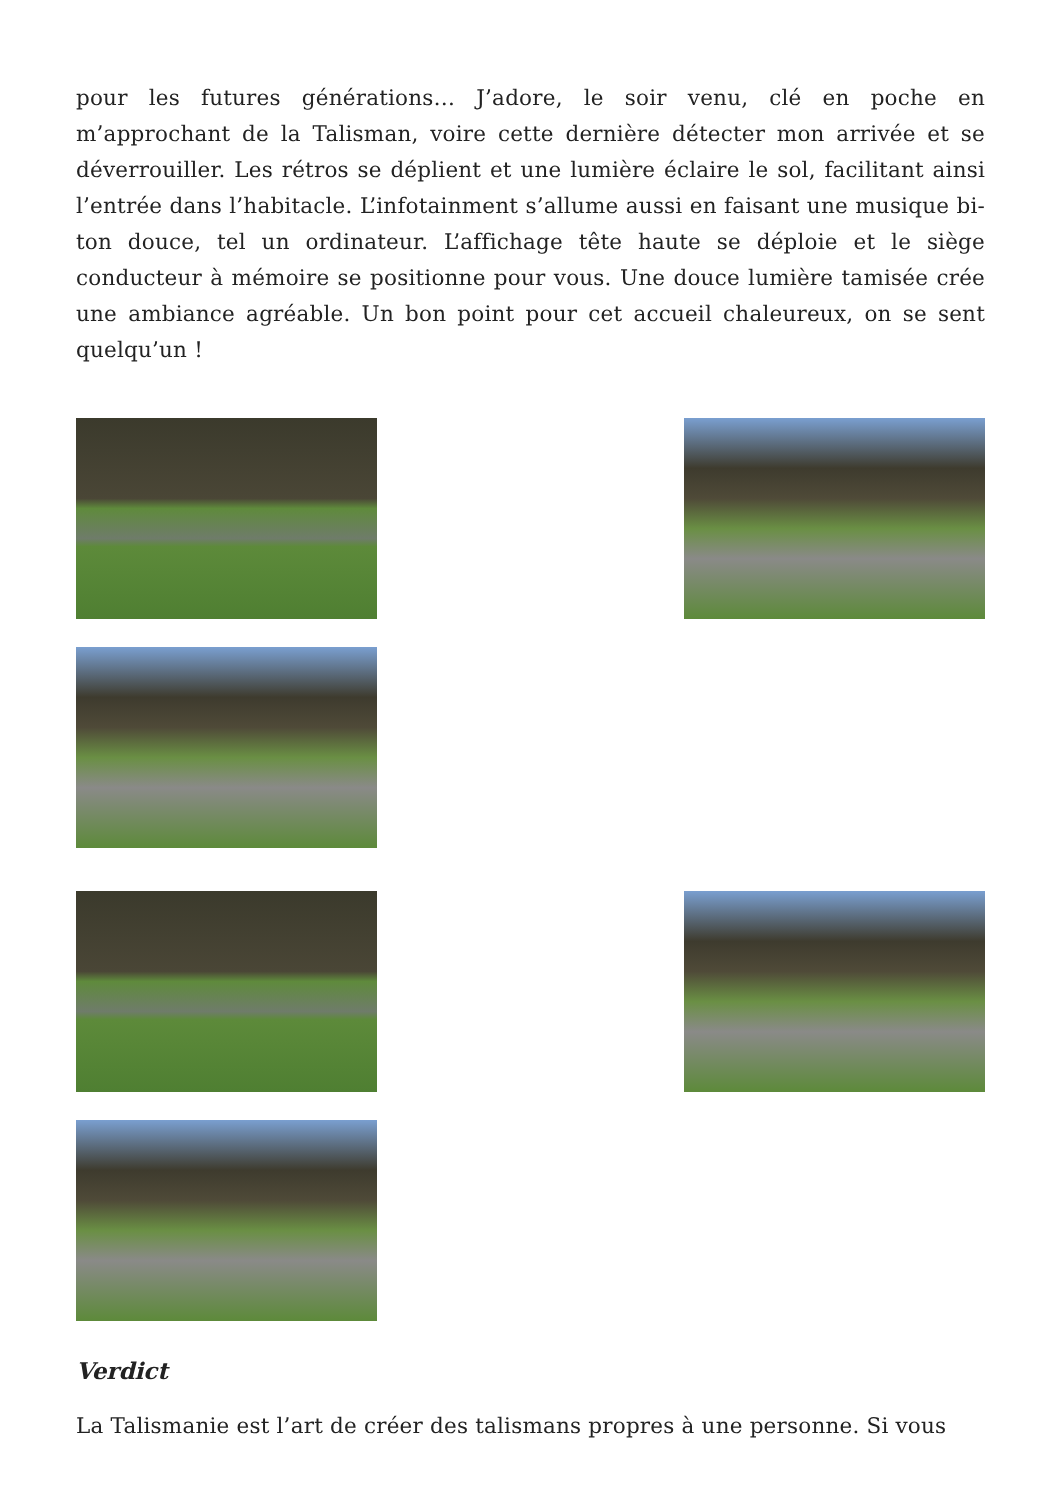pour les futures générations… J’adore, le soir venu, clé en poche en m’approchant de la Talisman, voire cette dernière détecter mon arrivée et se déverrouiller. Les rétros se déplient et une lumière éclaire le sol, facilitant ainsi l’entrée dans l’habitacle. L’infotainment s’allume aussi en faisant une musique bi-ton douce, tel un ordinateur. L’affichage tête haute se déploie et le siège conducteur à mémoire se positionne pour vous. Une douce lumière tamisée crée une ambiance agréable. Un bon point pour cet accueil chaleureux, on se sent quelqu’un !
Verdict
La Talismanie est l’art de créer des talismans propres à une personne. Si vous